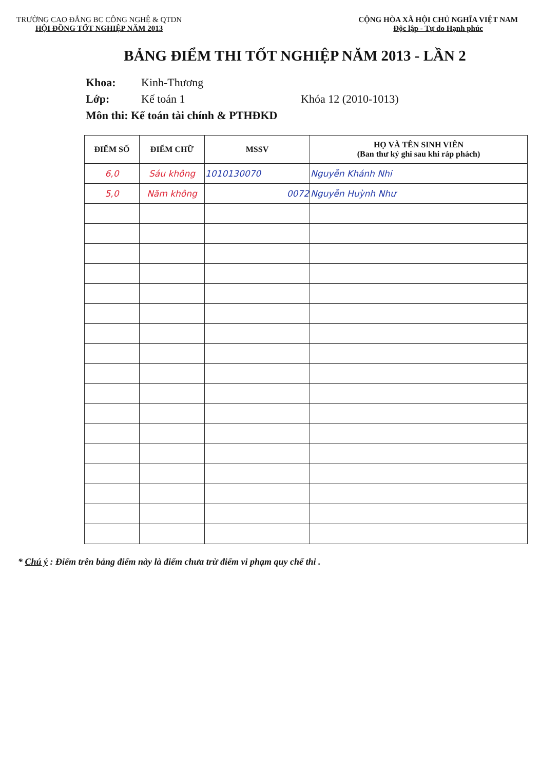TRƯỜNG CAO ĐẲNG BC CÔNG NGHỆ & QTDN
HỘI ĐỒNG TỐT NGHIỆP NĂM 2013
CỘNG HÒA XÃ HỘI CHỦ NGHĨA VIỆT NAM
Độc lập - Tự do Hạnh phúc
BẢNG ĐIỂM THI TỐT NGHIỆP NĂM 2013 - LẦN 2
Khoa: Kinh-Thương
Lớp: Kế toán 1 Khóa 12 (2010-1013)
Môn thi: Kế toán tài chính & PTHĐKD
| ĐIỂM SỐ | ĐIỂM CHỮ | MSSV | HỌ VÀ TÊN SINH VIÊN (Ban thư ký ghi sau khi ráp phách) |
| --- | --- | --- | --- |
| 6,0 | Sáu không | 1010130070 | Nguyễn Khánh Nhi |
| 5,0 | Năm không | 0072 | Nguyễn Huỳnh Như |
* Chú ý : Điểm trên bảng điểm này là điểm chưa trừ điểm vi phạm quy chế thi .